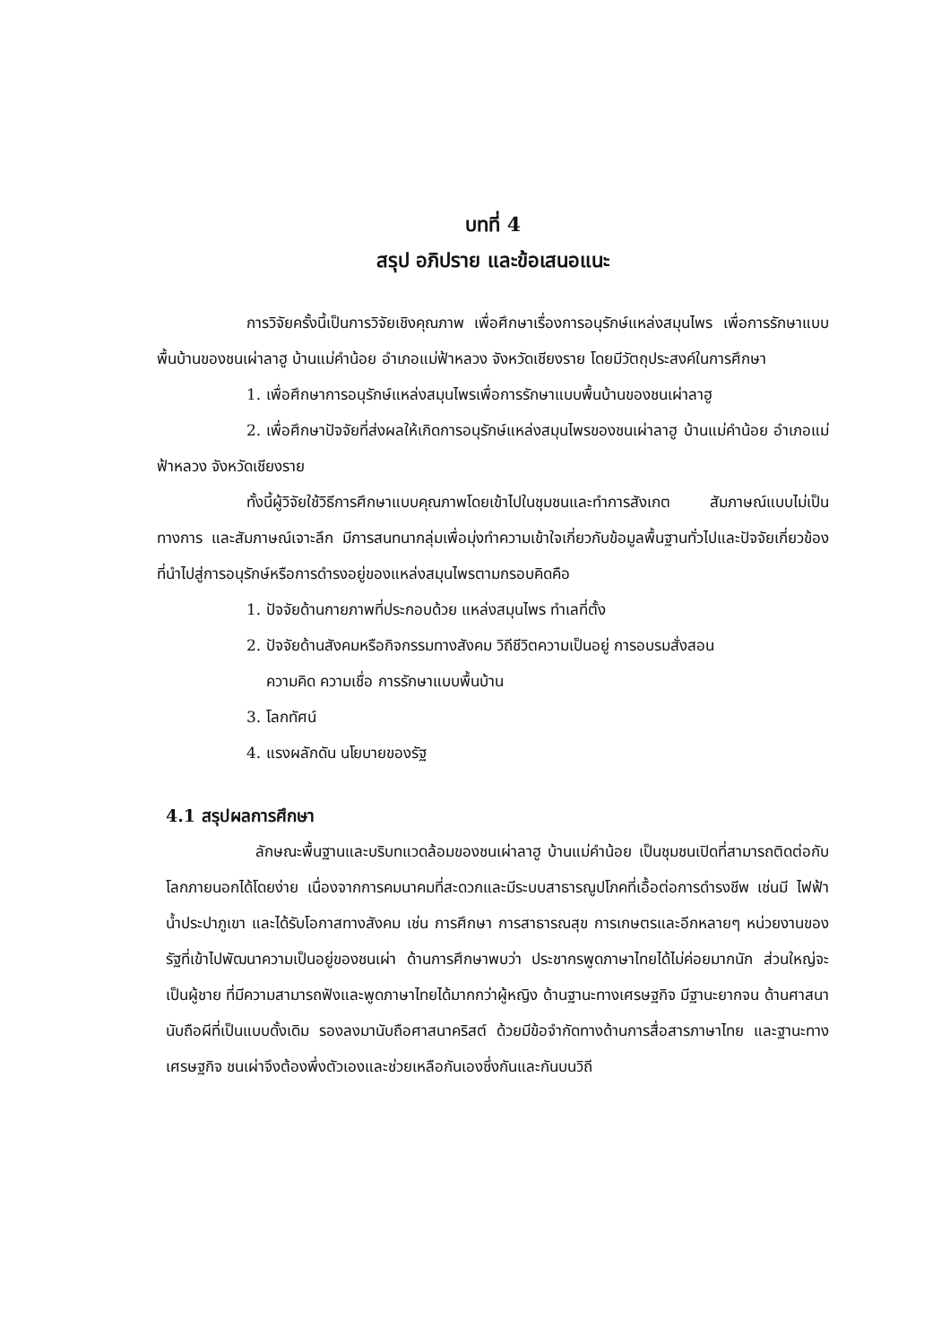บทที่ 4
สรุป อภิปราย และข้อเสนอแนะ
การวิจัยครั้งนี้เป็นการวิจัยเชิงคุณภาพ เพื่อศึกษาเรื่องการอนุรักษ์แหล่งสมุนไพร เพื่อการรักษาแบบพื้นบ้านของชนเผ่าลาฮู บ้านแม่คำน้อย อำเภอแม่ฟ้าหลวง จังหวัดเชียงราย โดยมีวัตถุประสงค์ในการศึกษา
1. เพื่อศึกษาการอนุรักษ์แหล่งสมุนไพรเพื่อการรักษาแบบพื้นบ้านของชนเผ่าลาฮู
2. เพื่อศึกษาปัจจัยที่ส่งผลให้เกิดการอนุรักษ์แหล่งสมุนไพรของชนเผ่าลาฮู บ้านแม่คำน้อย อำเภอแม่ฟ้าหลวง จังหวัดเชียงราย
ทั้งนี้ผู้วิจัยใช้วิธีการศึกษาแบบคุณภาพโดยเข้าไปในชุมชนและทำการสังเกต สัมภาษณ์แบบไม่เป็นทางการ และสัมภาษณ์เจาะลึก มีการสนทนากลุ่มเพื่อมุ่งทำความเข้าใจเกี่ยวกับข้อมูลพื้นฐานทั่วไปและปัจจัยเกี่ยวข้องที่นำไปสู่การอนุรักษ์หรือการดำรงอยู่ของแหล่งสมุนไพรตามกรอบคิดคือ
1. ปัจจัยด้านกายภาพที่ประกอบด้วย แหล่งสมุนไพร ทำเลที่ตั้ง
2. ปัจจัยด้านสังคมหรือกิจกรรมทางสังคม วิถีชีวิตความเป็นอยู่ การอบรมสั่งสอน
ความคิด ความเชื่อ การรักษาแบบพื้นบ้าน
3. โลกทัศน์
4. แรงผลักดัน นโยบายของรัฐ
4.1 สรุปผลการศึกษา
ลักษณะพื้นฐานและบริบทแวดล้อมของชนเผ่าลาฮู บ้านแม่คำน้อย เป็นชุมชนเปิดที่สามารถติดต่อกับโลกภายนอกได้โดยง่าย เนื่องจากการคมนาคมที่สะดวกและมีระบบสาธารณูปโภคที่เอื้อต่อการดำรงชีพ เช่นมี ไฟฟ้า น้ำประปาภูเขา และได้รับโอกาสทางสังคม เช่น การศึกษา การสาธารณสุข การเกษตรและอีกหลายๆ หน่วยงานของรัฐที่เข้าไปพัฒนาความเป็นอยู่ของชนเผ่า ด้านการศึกษาพบว่า ประชากรพูดภาษาไทยได้ไม่ค่อยมากนัก ส่วนใหญ่จะเป็นผู้ชาย ที่มีความสามารถฟังและพูดภาษาไทยได้มากกว่าผู้หญิง ด้านฐานะทางเศรษฐกิจ มีฐานะยากจน ด้านศาสนา นับถือผีที่เป็นแบบดั้งเดิม รองลงมานับถือศาสนาคริสต์ ด้วยมีข้อจำกัดทางด้านการสื่อสารภาษาไทย และฐานะทางเศรษฐกิจ ชนเผ่าจึงต้องพึ่งตัวเองและช่วยเหลือกันเองซึ่งกันและกันบนวิถี